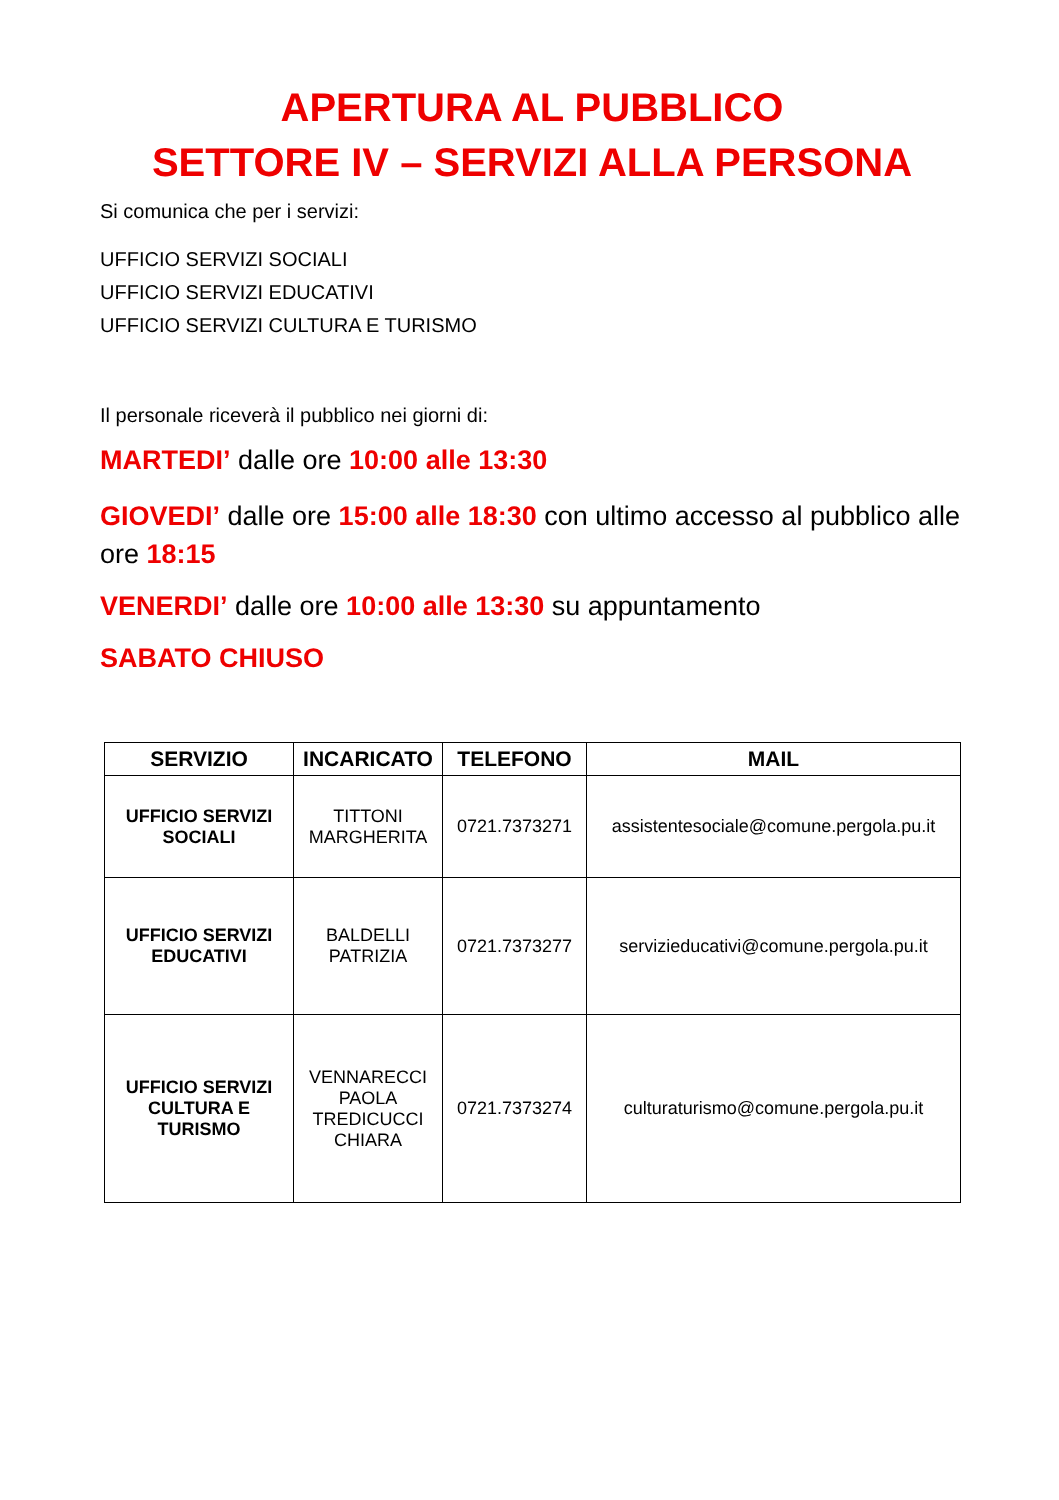APERTURA AL PUBBLICO
SETTORE IV – SERVIZI ALLA PERSONA
Si comunica che per i servizi:
UFFICIO SERVIZI SOCIALI
UFFICIO SERVIZI EDUCATIVI
UFFICIO SERVIZI CULTURA E TURISMO
Il personale riceverà il pubblico nei giorni di:
MARTEDI’ dalle ore 10:00 alle 13:30
GIOVEDI’ dalle ore 15:00 alle 18:30 con ultimo accesso al pubblico alle ore 18:15
VENERDI’ dalle ore 10:00 alle 13:30 su appuntamento
SABATO CHIUSO
| SERVIZIO | INCARICATO | TELEFONO | MAIL |
| --- | --- | --- | --- |
| UFFICIO SERVIZI SOCIALI | TITTONI MARGHERITA | 0721.7373271 | assistentesociale@comune.pergola.pu.it |
| UFFICIO SERVIZI EDUCATIVI | BALDELLI PATRIZIA | 0721.7373277 | servizieducativi@comune.pergola.pu.it |
| UFFICIO SERVIZI CULTURA E TURISMO | VENNARECCI PAOLA TREDICUCCI CHIARA | 0721.7373274 | culturaturismo@comune.pergola.pu.it |